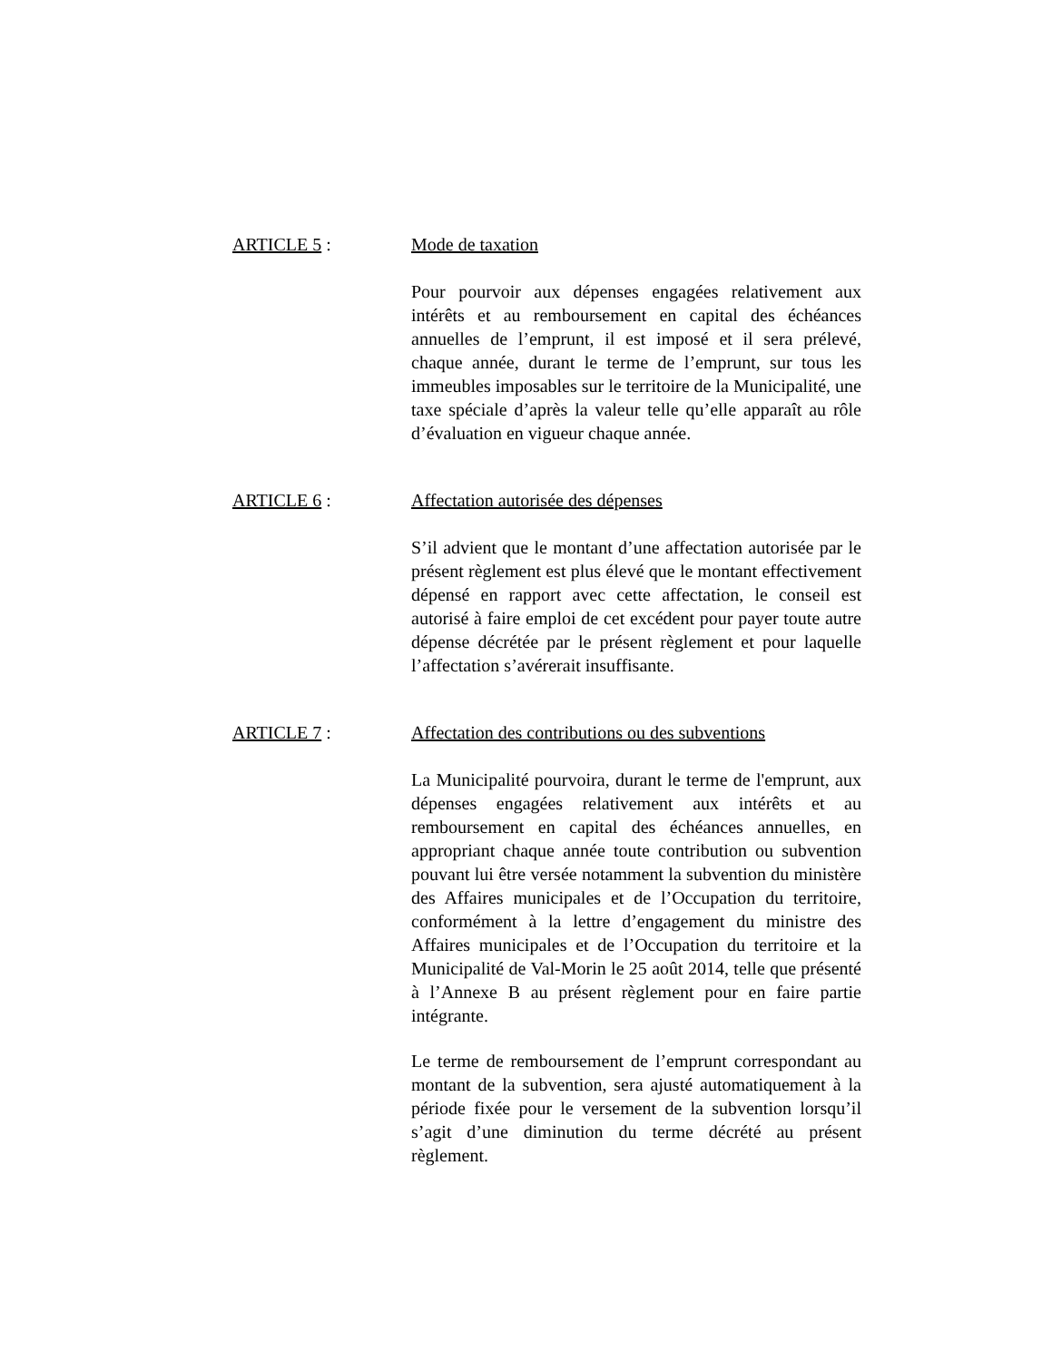ARTICLE 5 : Mode de taxation
Pour pourvoir aux dépenses engagées relativement aux intérêts et au remboursement en capital des échéances annuelles de l’emprunt, il est imposé et il sera prélevé, chaque année, durant le terme de l’emprunt, sur tous les immeubles imposables sur le territoire de la Municipalité, une taxe spéciale d’après la valeur telle qu’elle apparaît au rôle d’évaluation en vigueur chaque année.
ARTICLE 6 : Affectation autorisée des dépenses
S’il advient que le montant d’une affectation autorisée par le présent règlement est plus élevé que le montant effectivement dépensé en rapport avec cette affectation, le conseil est autorisé à faire emploi de cet excédent pour payer toute autre dépense décrétée par le présent règlement et pour laquelle l’affectation s’avérerait insuffisante.
ARTICLE 7 : Affectation des contributions ou des subventions
La Municipalité pourvoira, durant le terme de l'emprunt, aux dépenses engagées relativement aux intérêts et au remboursement en capital des échéances annuelles, en appropriant chaque année toute contribution ou subvention pouvant lui être versée notamment la subvention du ministère des Affaires municipales et de l’Occupation du territoire, conformément à la lettre d’engagement du ministre des Affaires municipales et de l’Occupation du territoire et la Municipalité de Val-Morin le 25 août 2014, telle que présenté à l’Annexe B au présent règlement pour en faire partie intégrante.
Le terme de remboursement de l’emprunt correspondant au montant de la subvention, sera ajusté automatiquement à la période fixée pour le versement de la subvention lorsqu’il s’agit d’une diminution du terme décrété au présent règlement.